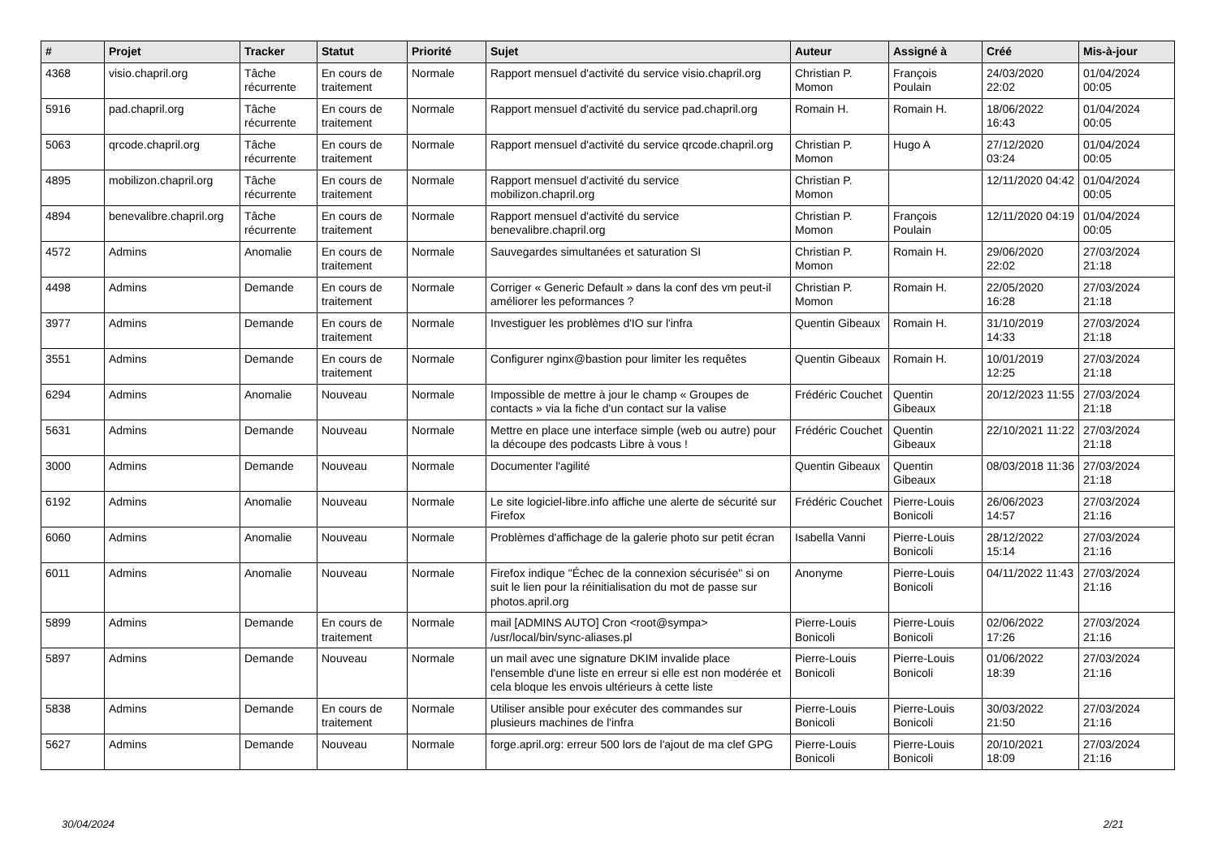| # | Projet | Tracker | Statut | Priorité | Sujet | Auteur | Assigné à | Créé | Mis-à-jour |
| --- | --- | --- | --- | --- | --- | --- | --- | --- | --- |
| 4368 | visio.chapril.org | Tâche récurrente | En cours de traitement | Normale | Rapport mensuel d'activité du service visio.chapril.org | Christian P. Momon | François Poulain | 24/03/2020 22:02 | 01/04/2024 00:05 |
| 5916 | pad.chapril.org | Tâche récurrente | En cours de traitement | Normale | Rapport mensuel d'activité du service pad.chapril.org | Romain H. | Romain H. | 18/06/2022 16:43 | 01/04/2024 00:05 |
| 5063 | qrcode.chapril.org | Tâche récurrente | En cours de traitement | Normale | Rapport mensuel d'activité du service qrcode.chapril.org | Christian P. Momon | Hugo A | 27/12/2020 03:24 | 01/04/2024 00:05 |
| 4895 | mobilizon.chapril.org | Tâche récurrente | En cours de traitement | Normale | Rapport mensuel d'activité du service mobilizon.chapril.org | Christian P. Momon | | 12/11/2020 04:42 | 01/04/2024 00:05 |
| 4894 | benevalibre.chapril.org | Tâche récurrente | En cours de traitement | Normale | Rapport mensuel d'activité du service benevalibre.chapril.org | Christian P. Momon | François Poulain | 12/11/2020 04:19 | 01/04/2024 00:05 |
| 4572 | Admins | Anomalie | En cours de traitement | Normale | Sauvegardes simultanées et saturation SI | Christian P. Momon | Romain H. | 29/06/2020 22:02 | 27/03/2024 21:18 |
| 4498 | Admins | Demande | En cours de traitement | Normale | Corriger « Generic Default » dans la conf des vm peut-il améliorer les peformances ? | Christian P. Momon | Romain H. | 22/05/2020 16:28 | 27/03/2024 21:18 |
| 3977 | Admins | Demande | En cours de traitement | Normale | Investiguer les problèmes d'IO sur l'infra | Quentin Gibeaux | Romain H. | 31/10/2019 14:33 | 27/03/2024 21:18 |
| 3551 | Admins | Demande | En cours de traitement | Normale | Configurer nginx@bastion pour limiter les requêtes | Quentin Gibeaux | Romain H. | 10/01/2019 12:25 | 27/03/2024 21:18 |
| 6294 | Admins | Anomalie | Nouveau | Normale | Impossible de mettre à jour le champ « Groupes de contacts » via la fiche d'un contact sur la valise | Frédéric Couchet | Quentin Gibeaux | 20/12/2023 11:55 | 27/03/2024 21:18 |
| 5631 | Admins | Demande | Nouveau | Normale | Mettre en place une interface simple (web ou autre) pour la découpe des podcasts Libre à vous ! | Frédéric Couchet | Quentin Gibeaux | 22/10/2021 11:22 | 27/03/2024 21:18 |
| 3000 | Admins | Demande | Nouveau | Normale | Documenter l'agilité | Quentin Gibeaux | Quentin Gibeaux | 08/03/2018 11:36 | 27/03/2024 21:18 |
| 6192 | Admins | Anomalie | Nouveau | Normale | Le site logiciel-libre.info affiche une alerte de sécurité sur Firefox | Frédéric Couchet | Pierre-Louis Bonicoli | 26/06/2023 14:57 | 27/03/2024 21:16 |
| 6060 | Admins | Anomalie | Nouveau | Normale | Problèmes d'affichage de la galerie photo sur petit écran | Isabella Vanni | Pierre-Louis Bonicoli | 28/12/2022 15:14 | 27/03/2024 21:16 |
| 6011 | Admins | Anomalie | Nouveau | Normale | Firefox indique "Échec de la connexion sécurisée" si on suit le lien pour la réinitialisation du mot de passe sur photos.april.org | Anonyme | Pierre-Louis Bonicoli | 04/11/2022 11:43 | 27/03/2024 21:16 |
| 5899 | Admins | Demande | En cours de traitement | Normale | mail [ADMINS AUTO] Cron <root@sympa> /usr/local/bin/sync-aliases.pl | Pierre-Louis Bonicoli | Pierre-Louis Bonicoli | 02/06/2022 17:26 | 27/03/2024 21:16 |
| 5897 | Admins | Demande | Nouveau | Normale | un mail avec une signature DKIM invalide place l'ensemble d'une liste en erreur si elle est non modérée et cela bloque les envois ultérieurs à cette liste | Pierre-Louis Bonicoli | Pierre-Louis Bonicoli | 01/06/2022 18:39 | 27/03/2024 21:16 |
| 5838 | Admins | Demande | En cours de traitement | Normale | Utiliser ansible pour exécuter des commandes sur plusieurs machines de l'infra | Pierre-Louis Bonicoli | Pierre-Louis Bonicoli | 30/03/2022 21:50 | 27/03/2024 21:16 |
| 5627 | Admins | Demande | Nouveau | Normale | forge.april.org: erreur 500 lors de l'ajout de ma clef GPG | Pierre-Louis Bonicoli | Pierre-Louis Bonicoli | 20/10/2021 18:09 | 27/03/2024 21:16 |
30/04/2024 2/21